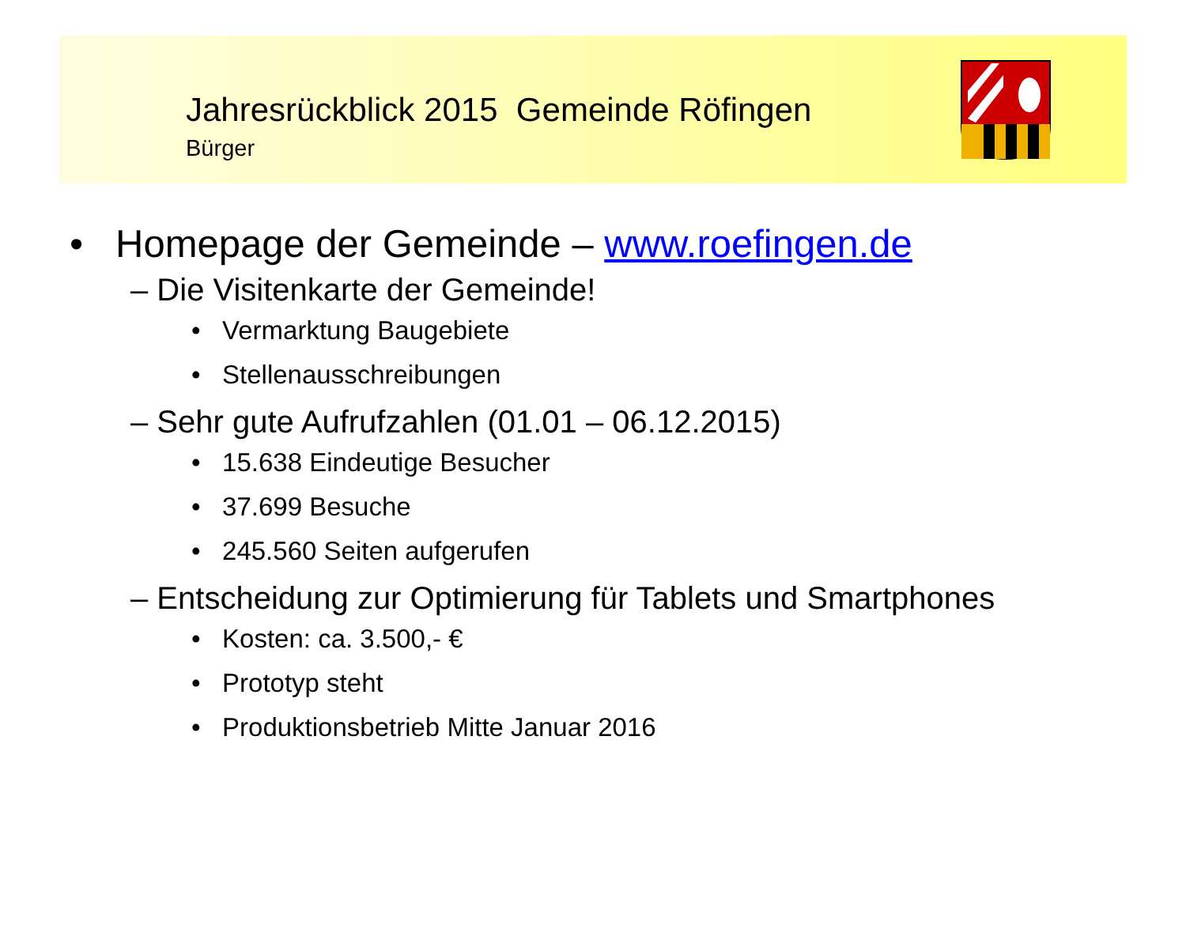Jahresrückblick 2015 Gemeinde Röfingen
Bürger
• Homepage der Gemeinde – www.roefingen.de
– Die Visitenkarte der Gemeinde!
• Vermarktung Baugebiete
• Stellenausschreibungen
– Sehr gute Aufrufzahlen (01.01 – 06.12.2015)
• 15.638 Eindeutige Besucher
• 37.699 Besuche
• 245.560 Seiten aufgerufen
– Entscheidung zur Optimierung für Tablets und Smartphones
• Kosten: ca. 3.500,- €
• Prototyp steht
• Produktionsbetrieb Mitte Januar 2016